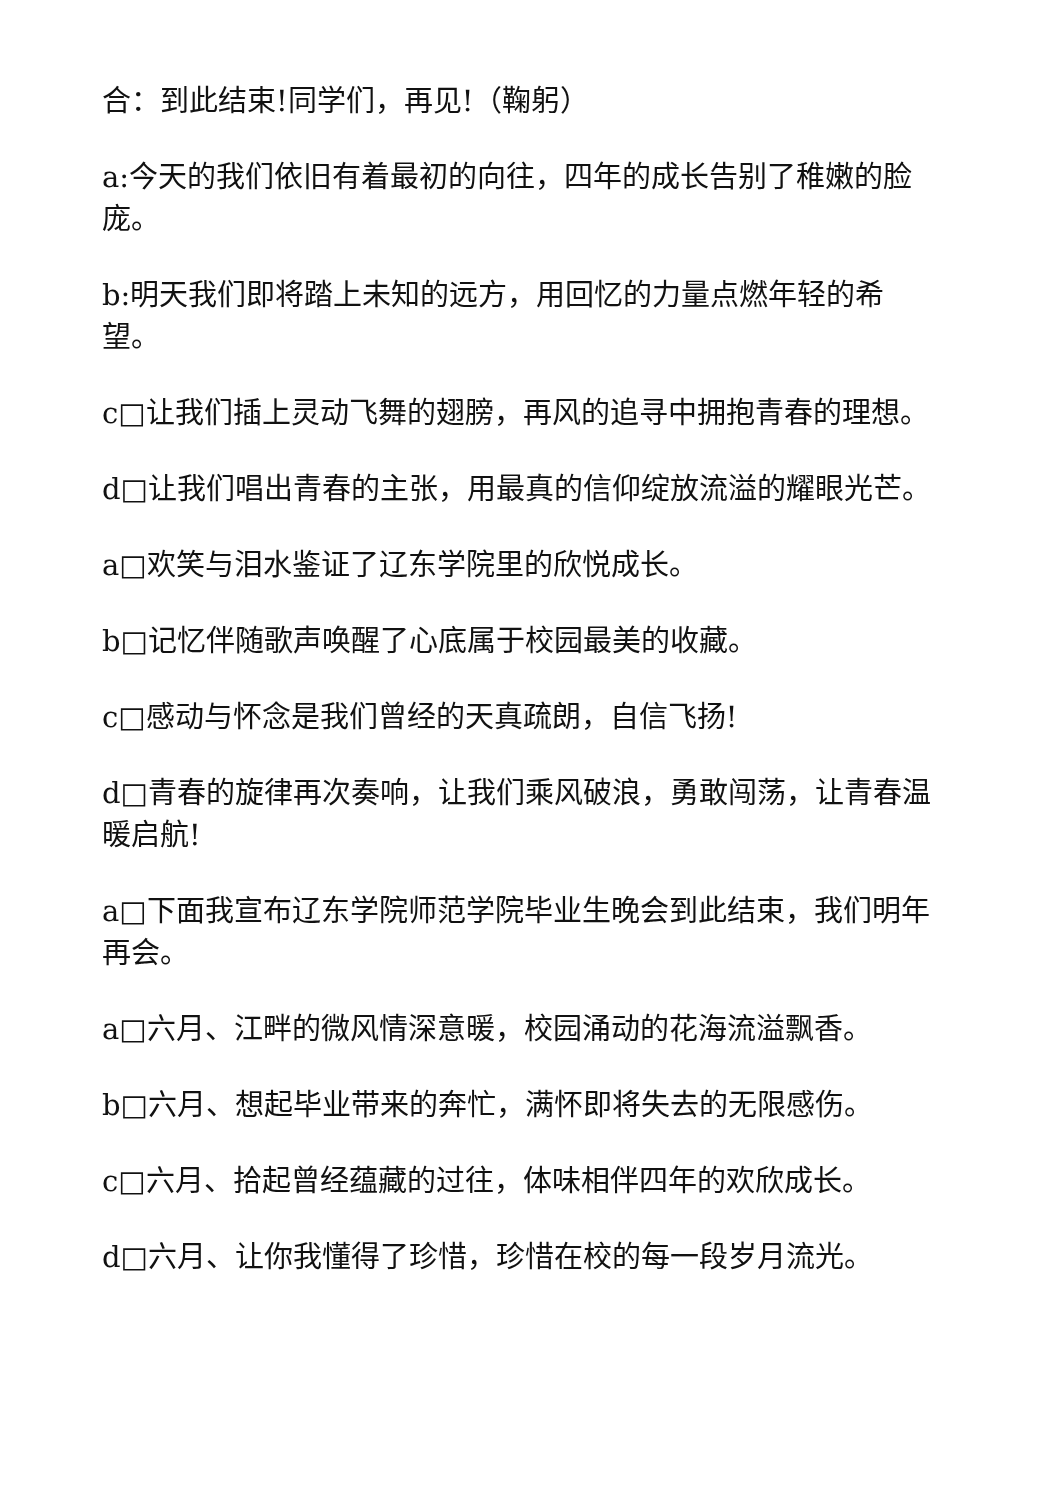合：到此结束!同学们，再见!（鞠躬）
a:今天的我们依旧有着最初的向往，四年的成长告别了稚嫩的脸庞。
b:明天我们即将踏上未知的远方，用回忆的力量点燃年轻的希望。
c□让我们插上灵动飞舞的翅膀，再风的追寻中拥抱青春的理想。
d□让我们唱出青春的主张，用最真的信仰绽放流溢的耀眼光芒。
a□欢笑与泪水鉴证了辽东学院里的欣悦成长。
b□记忆伴随歌声唤醒了心底属于校园最美的收藏。
c□感动与怀念是我们曾经的天真疏朗，自信飞扬!
d□青春的旋律再次奏响，让我们乘风破浪，勇敢闯荡，让青春温暖启航!
a□下面我宣布辽东学院师范学院毕业生晚会到此结束，我们明年再会。
a□六月、江畔的微风情深意暖，校园涌动的花海流溢飘香。
b□六月、想起毕业带来的奔忙，满怀即将失去的无限感伤。
c□六月、拾起曾经蕴藏的过往，体味相伴四年的欢欣成长。
d□六月、让你我懂得了珍惜，珍惜在校的每一段岁月流光。